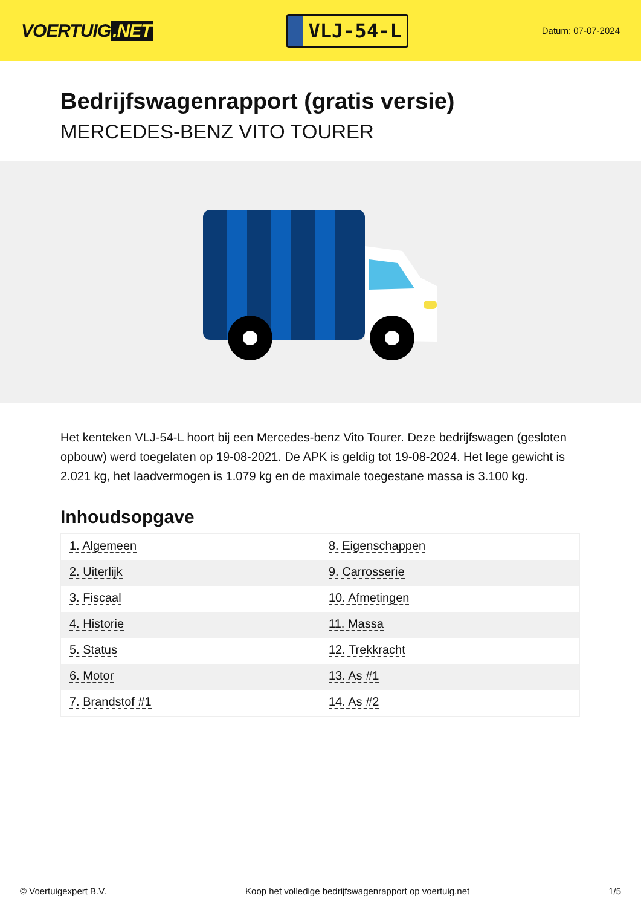VOERTUIG.NET
VLJ-54-L
Datum: 07-07-2024
Bedrijfswagenrapport (gratis versie)
MERCEDES-BENZ VITO TOURER
Het kenteken VLJ-54-L hoort bij een Mercedes-benz Vito Tourer. Deze bedrijfswagen (gesloten opbouw) werd toegelaten op 19-08-2021. De APK is geldig tot 19-08-2024. Het lege gewicht is 2.021 kg, het laadvermogen is 1.079 kg en de maximale toegestane massa is 3.100 kg.
Inhoudsopgave
| 1. Algemeen | 8. Eigenschappen |
| 2. Uiterlijk | 9. Carrosserie |
| 3. Fiscaal | 10. Afmetingen |
| 4. Historie | 11. Massa |
| 5. Status | 12. Trekkracht |
| 6. Motor | 13. As #1 |
| 7. Brandstof #1 | 14. As #2 |
© Voertuigexpert B.V. Koop het volledige bedrijfswagenrapport op voertuig.net 1/5